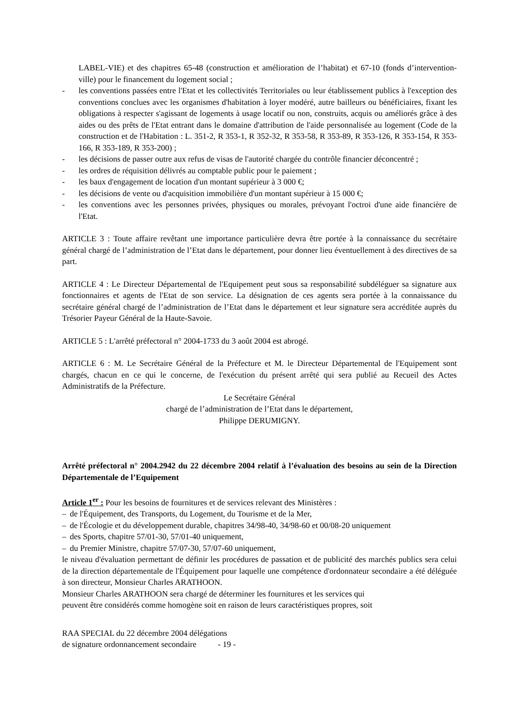LABEL-VIE) et des chapitres 65-48 (construction et amélioration de l’habitat) et 67-10 (fonds d’intervention-ville) pour le financement du logement social ;
- les conventions passées entre l'Etat et les collectivités Territoriales ou leur établissement publics à l'exception des conventions conclues avec les organismes d'habitation à loyer modéré, autre bailleurs ou bénéficiaires, fixant les obligations à respecter s'agissant de logements à usage locatif ou non, construits, acquis ou améliorés grâce à des aides ou des prêts de l'Etat entrant dans le domaine d'attribution de l'aide personnalisée au logement (Code de la construction et de l'Habitation : L. 351-2, R 353-1, R 352-32, R 353-58, R 353-89, R 353-126, R 353-154, R 353-166, R 353-189, R 353-200) ;
- les décisions de passer outre aux refus de visas de l'autorité chargée du contrôle financier déconcentré ;
- les ordres de réquisition délivrés au comptable public pour le paiement ;
- les baux d'engagement de location d'un montant supérieur à 3 000 €;
- les décisions de vente ou d'acquisition immobilière d'un montant supérieur à 15 000 €;
- les conventions avec les personnes privées, physiques ou morales, prévoyant l'octroi d'une aide financière de l'Etat.
ARTICLE 3 : Toute affaire revêtant une importance particulière devra être portée à la connaissance du secrétaire général chargé de l’administration de l’Etat dans le département, pour donner lieu éventuellement à des directives de sa part.
ARTICLE 4 : Le Directeur Départemental de l'Equipement peut sous sa responsabilité subdéléguer sa signature aux fonctionnaires et agents de l'Etat de son service. La désignation de ces agents sera portée à la connaissance du secrétaire général chargé de l’administration de l’Etat dans le département et leur signature sera accréditée auprès du Trésorier Payeur Général de la Haute-Savoie.
ARTICLE 5 : L'arrêté préfectoral n° 2004-1733 du 3 août 2004 est abrogé.
ARTICLE 6 : M. Le Secrétaire Général de la Préfecture et M. le Directeur Départemental de l'Equipement sont chargés, chacun en ce qui le concerne, de l'exécution du présent arrêté qui sera publié au Recueil des Actes Administratifs de la Préfecture.
Le Secrétaire Général
chargé de l’administration de l’Etat dans le département,
Philippe DERUMIGNY.
Arrêté préfectoral n° 2004.2942 du 22 décembre 2004 relatif à l’évaluation des besoins au sein de la Direction Départementale de l’Equipement
Article 1<sup>er</sup> : Pour les besoins de fournitures et de services relevant des Ministères :
– de l'Équipement, des Transports, du Logement, du Tourisme et de la Mer,
– de l'Écologie et du développement durable, chapitres 34/98-40, 34/98-60 et 00/08-20 uniquement
– des Sports, chapitre 57/01-30, 57/01-40 uniquement,
– du Premier Ministre, chapitre 57/07-30, 57/07-60 uniquement,
le niveau d'évaluation permettant de définir les procédures de passation et de publicité des marchés publics sera celui de la direction départementale de l'Équipement pour laquelle une compétence d'ordonnateur secondaire a été déléguée à son directeur, Monsieur Charles ARATHOON.
Monsieur Charles ARATHOON sera chargé de déterminer les fournitures et les services qui
peuvent être considérés comme homogène soit en raison de leurs caractéristiques propres, soit
RAA SPECIAL du 22 décembre 2004 délégations
de signature ordonnancement secondaire - 19 -